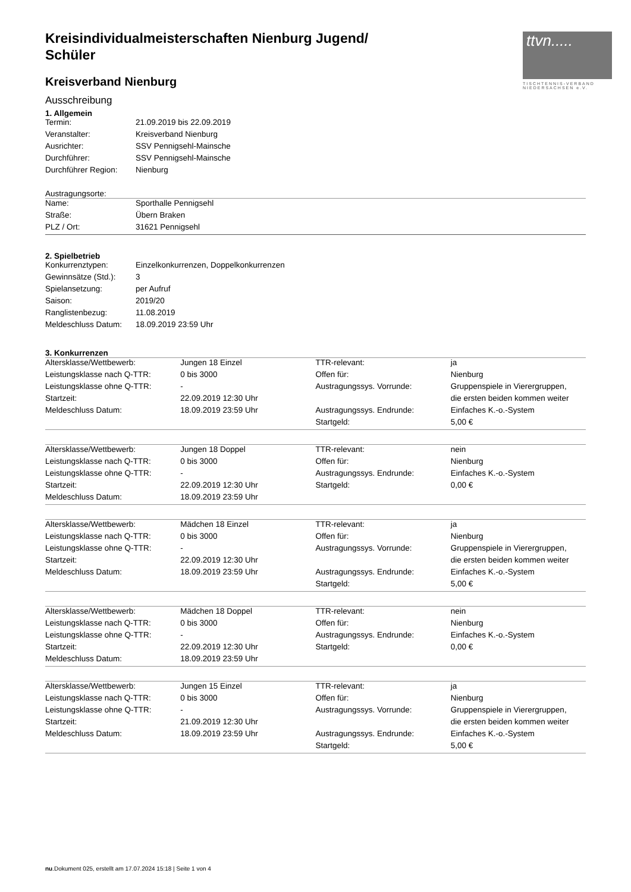ttvn.....
TISCHTENNIS-VERBAND NIEDERSACHSEN e.V.
Kreisindividualmeisterschaften Nienburg Jugend/ Schüler
Kreisverband Nienburg
Ausschreibung
1. Allgemein
| Termin: | 21.09.2019 bis 22.09.2019 |
| Veranstalter: | Kreisverband Nienburg |
| Ausrichter: | SSV Pennigsehl-Mainsche |
| Durchführer: | SSV Pennigsehl-Mainsche |
| Durchführer Region: | Nienburg |
Austragungsorte:
| Name: | Sporthalle Pennigsehl |
| Straße: | Übern Braken |
| PLZ / Ort: | 31621 Pennigsehl |
2. Spielbetrieb
| Konkurrenztypen: | Einzelkonkurrenzen, Doppelkonkurrenzen |
| Gewinnsätze (Std.): | 3 |
| Spielansetzung: | per Aufruf |
| Saison: | 2019/20 |
| Ranglistenbezug: | 11.08.2019 |
| Meldeschluss Datum: | 18.09.2019 23:59 Uhr |
3. Konkurrenzen
| Altersklasse/Wettbewerb: | Jungen 18 Einzel | TTR-relevant: | ja |
| Leistungsklasse nach Q-TTR: | 0 bis 3000 | Offen für: | Nienburg |
| Leistungsklasse ohne Q-TTR: | - | Austragungssys. Vorrunde: | Gruppenspiele in Vierergruppen, |
| Startzeit: | 22.09.2019 12:30 Uhr | | die ersten beiden kommen weiter |
| Meldeschluss Datum: | 18.09.2019 23:59 Uhr | Austragungssys. Endrunde: | Einfaches K.-o.-System |
| | | Startgeld: | 5,00 € |
| Altersklasse/Wettbewerb: | Jungen 18 Doppel | TTR-relevant: | nein |
| Leistungsklasse nach Q-TTR: | 0 bis 3000 | Offen für: | Nienburg |
| Leistungsklasse ohne Q-TTR: | - | Austragungssys. Endrunde: | Einfaches K.-o.-System |
| Startzeit: | 22.09.2019 12:30 Uhr | Startgeld: | 0,00 € |
| Meldeschluss Datum: | 18.09.2019 23:59 Uhr | | |
| Altersklasse/Wettbewerb: | Mädchen 18 Einzel | TTR-relevant: | ja |
| Leistungsklasse nach Q-TTR: | 0 bis 3000 | Offen für: | Nienburg |
| Leistungsklasse ohne Q-TTR: | - | Austragungssys. Vorrunde: | Gruppenspiele in Vierergruppen, |
| Startzeit: | 22.09.2019 12:30 Uhr | | die ersten beiden kommen weiter |
| Meldeschluss Datum: | 18.09.2019 23:59 Uhr | Austragungssys. Endrunde: | Einfaches K.-o.-System |
| | | Startgeld: | 5,00 € |
| Altersklasse/Wettbewerb: | Mädchen 18 Doppel | TTR-relevant: | nein |
| Leistungsklasse nach Q-TTR: | 0 bis 3000 | Offen für: | Nienburg |
| Leistungsklasse ohne Q-TTR: | - | Austragungssys. Endrunde: | Einfaches K.-o.-System |
| Startzeit: | 22.09.2019 12:30 Uhr | Startgeld: | 0,00 € |
| Meldeschluss Datum: | 18.09.2019 23:59 Uhr | | |
| Altersklasse/Wettbewerb: | Jungen 15 Einzel | TTR-relevant: | ja |
| Leistungsklasse nach Q-TTR: | 0 bis 3000 | Offen für: | Nienburg |
| Leistungsklasse ohne Q-TTR: | - | Austragungssys. Vorrunde: | Gruppenspiele in Vierergruppen, |
| Startzeit: | 21.09.2019 12:30 Uhr | | die ersten beiden kommen weiter |
| Meldeschluss Datum: | 18.09.2019 23:59 Uhr | Austragungssys. Endrunde: | Einfaches K.-o.-System |
| | | Startgeld: | 5,00 € |
nu.Dokument 025, erstellt am 17.07.2024 15:18 | Seite 1 von 4